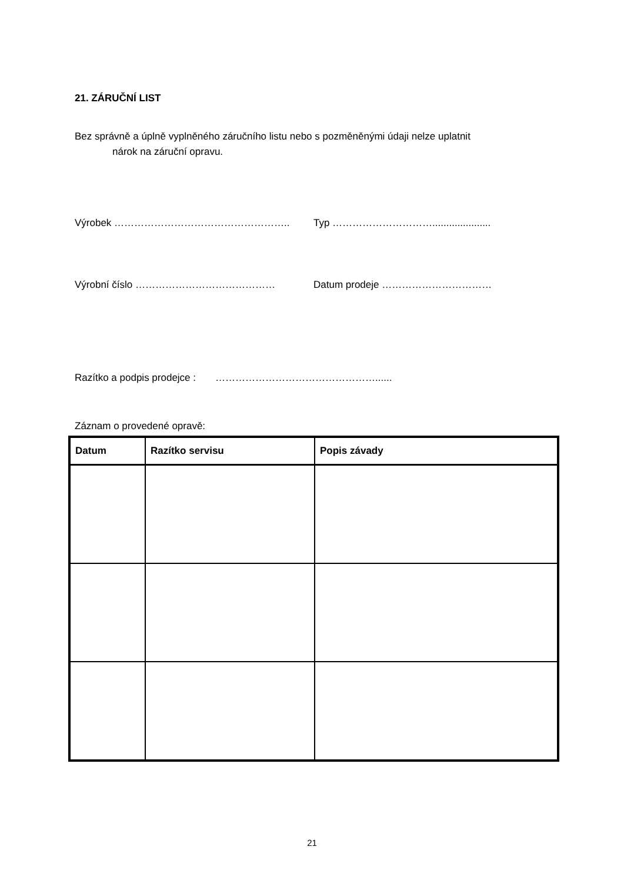21. ZÁRUČNÍ LIST
Bez správně a úplně vyplněného záručního listu nebo s pozměněnými údaji nelze uplatnit
nárok na záruční opravu.
Výrobek …………………………………………….. Typ ………………………….....................
Výrobní číslo …………………………………… Datum prodeje ……………………………
Razítko a podpis prodejce : …………………………………………......
Záznam o provedené opravě:
| Datum | Razítko servisu | Popis závady |
| --- | --- | --- |
21